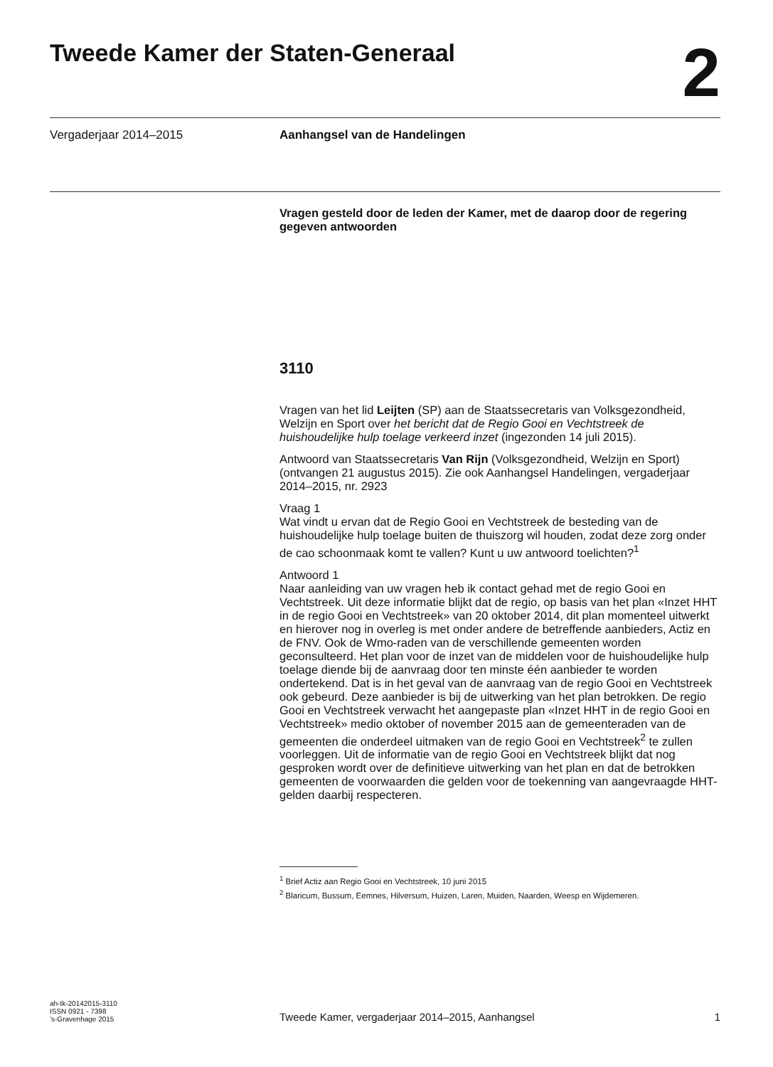Tweede Kamer der Staten-Generaal
2
Vergaderjaar 2014–2015 Aanhangsel van de Handelingen
Vragen gesteld door de leden der Kamer, met de daarop door de regering gegeven antwoorden
3110
Vragen van het lid Leijten (SP) aan de Staatssecretaris van Volksgezondheid, Welzijn en Sport over het bericht dat de Regio Gooi en Vechtstreek de huishoudelijke hulp toelage verkeerd inzet (ingezonden 14 juli 2015).
Antwoord van Staatssecretaris Van Rijn (Volksgezondheid, Welzijn en Sport) (ontvangen 21 augustus 2015). Zie ook Aanhangsel Handelingen, vergaderjaar 2014–2015, nr. 2923
Vraag 1
Wat vindt u ervan dat de Regio Gooi en Vechtstreek de besteding van de huishoudelijke hulp toelage buiten de thuiszorg wil houden, zodat deze zorg onder de cao schoonmaak komt te vallen? Kunt u uw antwoord toelichten?<sup>1</sup>
Antwoord 1
Naar aanleiding van uw vragen heb ik contact gehad met de regio Gooi en Vechtstreek. Uit deze informatie blijkt dat de regio, op basis van het plan «Inzet HHT in de regio Gooi en Vechtstreek» van 20 oktober 2014, dit plan momenteel uitwerkt en hierover nog in overleg is met onder andere de betreffende aanbieders, Actiz en de FNV. Ook de Wmo-raden van de verschillende gemeenten worden geconsulteerd. Het plan voor de inzet van de middelen voor de huishoudelijke hulp toelage diende bij de aanvraag door ten minste één aanbieder te worden ondertekend. Dat is in het geval van de aanvraag van de regio Gooi en Vechtstreek ook gebeurd. Deze aanbieder is bij de uitwerking van het plan betrokken. De regio Gooi en Vechtstreek verwacht het aangepaste plan «Inzet HHT in de regio Gooi en Vechtstreek» medio oktober of november 2015 aan de gemeenteraden van de gemeenten die onderdeel uitmaken van de regio Gooi en Vechtstreek<sup>2</sup> te zullen voorleggen. Uit de informatie van de regio Gooi en Vechtstreek blijkt dat nog gesproken wordt over de definitieve uitwerking van het plan en dat de betrokken gemeenten de voorwaarden die gelden voor de toekenning van aangevraagde HHT-gelden daarbij respecteren.
<sup>1</sup> Brief Actiz aan Regio Gooi en Vechtstreek, 10 juni 2015
<sup>2</sup> Blaricum, Bussum, Eemnes, Hilversum, Huizen, Laren, Muiden, Naarden, Weesp en Wijdemeren.
ah-tk-20142015-3110
ISSN 0921 - 7398
’s-Gravenhage 2015
Tweede Kamer, vergaderjaar 2014–2015, Aanhangsel
1